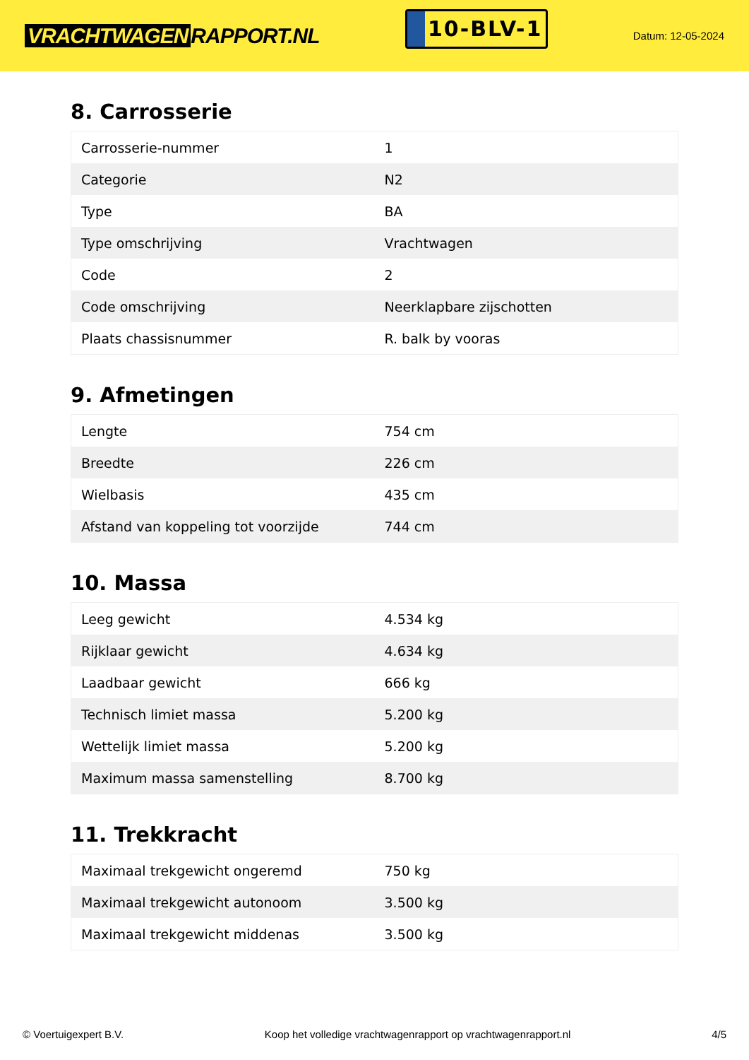VRACHTWAGEN RAPPORT.NL
10-BLV-1
Datum: 12-05-2024
8. Carrosserie
| Carrosserie-nummer | 1 |
| Categorie | N2 |
| Type | BA |
| Type omschrijving | Vrachtwagen |
| Code | 2 |
| Code omschrijving | Neerklapbare zijschotten |
| Plaats chassisnummer | R. balk by vooras |
9. Afmetingen
| Lengte | 754 cm |
| Breedte | 226 cm |
| Wielbasis | 435 cm |
| Afstand van koppeling tot voorzijde | 744 cm |
10. Massa
| Leeg gewicht | 4.534 kg |
| Rijklaar gewicht | 4.634 kg |
| Laadbaar gewicht | 666 kg |
| Technisch limiet massa | 5.200 kg |
| Wettelijk limiet massa | 5.200 kg |
| Maximum massa samenstelling | 8.700 kg |
11. Trekkracht
| Maximaal trekgewicht ongeremd | 750 kg |
| Maximaal trekgewicht autonoom | 3.500 kg |
| Maximaal trekgewicht middenas | 3.500 kg |
© Voertuigexpert B.V. Koop het volledige vrachtwagenrapport op vrachtwagenrapport.nl 4/5